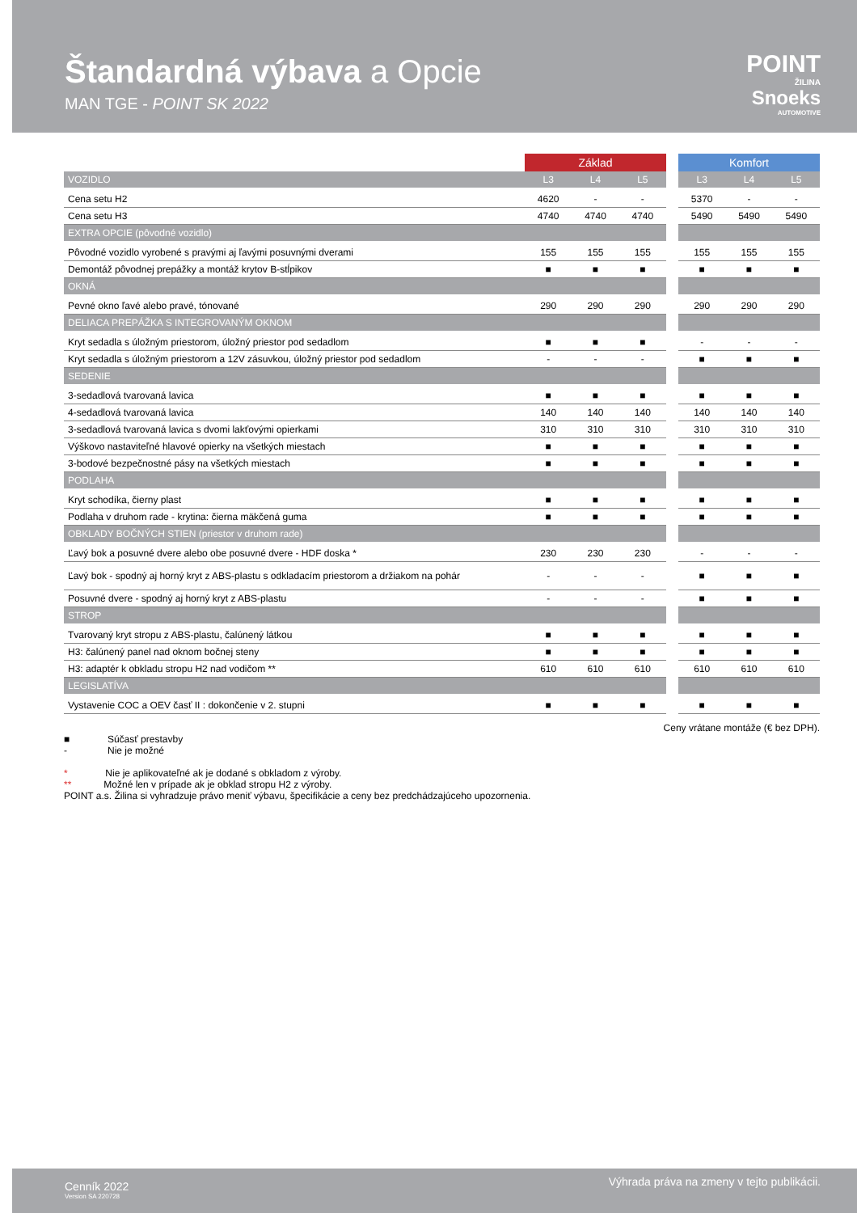Štandardná výbava a Opcie
MAN TGE - POINT SK 2022
POINT
ŽILINA
Snoeks
AUTOMOTIVE
| | Základ | | | | Komfort | | |
| --- | --- | --- | --- | --- | --- | --- | --- |
| VOZIDLO | L3 | L4 | L5 | | L3 | L4 | L5 |
| Cena setu H2 | 4620 | - | - | | 5370 | - | - |
| Cena setu H3 | 4740 | 4740 | 4740 | | 5490 | 5490 | 5490 |
| EXTRA OPCIE (pôvodné vozidlo) | | | | | | | |
| Pôvodné vozidlo vyrobené s pravými aj ľavými posuvnými dverami | 155 | 155 | 155 | | 155 | 155 | 155 |
| Demontáž pôvodnej prepážky a montáž krytov B-stĺpikov | ■ | ■ | ■ | | ■ | ■ | ■ |
| OKNÁ | | | | | | | |
| Pevné okno ľavé alebo pravé, tónované | 290 | 290 | 290 | | 290 | 290 | 290 |
| DELIACA PREPÁŽKA S INTEGROVANÝM OKNOM | | | | | | | |
| Kryt sedadla s úložným priestorom, úložný priestor pod sedadlom | ■ | ■ | ■ | | - | - | - |
| Kryt sedadla s úložným priestorom a 12V zásuvkou, úložný priestor pod sedadlom | - | - | - | | ■ | ■ | ■ |
| SEDENIE | | | | | | | |
| 3-sedadlová tvarovaná lavica | ■ | ■ | ■ | | ■ | ■ | ■ |
| 4-sedadlová tvarovaná lavica | 140 | 140 | 140 | | 140 | 140 | 140 |
| 3-sedadlová tvarovaná lavica s dvomi lakťovými opierkami | 310 | 310 | 310 | | 310 | 310 | 310 |
| Výškovo nastaviteľné hlavové opierky na všetkých miestach | ■ | ■ | ■ | | ■ | ■ | ■ |
| 3-bodové bezpečnostné pásy na všetkých miestach | ■ | ■ | ■ | | ■ | ■ | ■ |
| PODLAHA | | | | | | | |
| Kryt schodíka, čierny plast | ■ | ■ | ■ | | ■ | ■ | ■ |
| Podlaha v druhom rade - krytina: čierna mäkčená guma | ■ | ■ | ■ | | ■ | ■ | ■ |
| OBKLADY BOČNÝCH STIEN (priestor v druhom rade) | | | | | | | |
| Ľavý bok a posuvné dvere alebo obe posuvné dvere - HDF doska * | 230 | 230 | 230 | | - | - | - |
| Ľavý bok - spodný aj horný kryt z ABS-plastu s odkladacím priestorom a držiakom na pohár | - | - | - | | ■ | ■ | ■ |
| Posuvné dvere - spodný aj horný kryt z ABS-plastu | - | - | - | | ■ | ■ | ■ |
| STROP | | | | | | | |
| Tvarovaný kryt stropu z ABS-plastu, čalúnený látkou | ■ | ■ | ■ | | ■ | ■ | ■ |
| H3: čalúnený panel nad oknom bočnej steny | ■ | ■ | ■ | | ■ | ■ | ■ |
| H3: adaptér k obkladu stropu H2 nad vodičom ** | 610 | 610 | 610 | | 610 | 610 | 610 |
| LEGISLATÍVA | | | | | | | |
| Vystavenie COC a OEV časť II : dokončenie v 2. stupni | ■ | ■ | ■ | | ■ | ■ | ■ |
Ceny vrátane montáže (€ bez DPH).
■ Súčasť prestavby
- Nie je možné
* Nie je aplikovateľné ak je dodané s obkladom z výroby.
** Možné len v prípade ak je obklad stropu H2 z výroby.
POINT a.s. Žilina si vyhradzuje právo meniť výbavu, špecifikácie a ceny bez predchádzajúceho upozornenia.
Cenník 2022
Version SA 220728
Výhrada práva na zmeny v tejto publikácii.